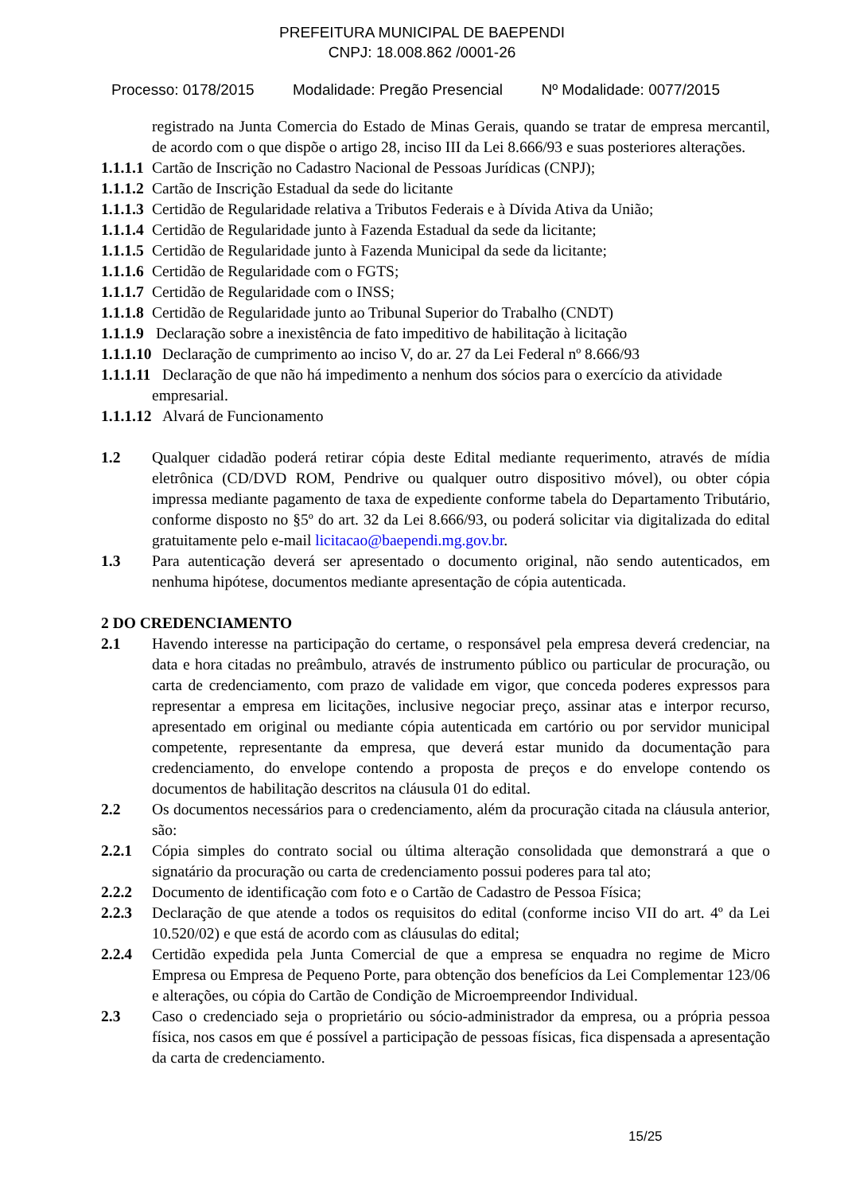PREFEITURA MUNICIPAL DE BAEPENDI
CNPJ: 18.008.862 /0001-26
Processo: 0178/2015 Modalidade: Pregão Presencial Nº Modalidade: 0077/2015
registrado na Junta Comercia do Estado de Minas Gerais, quando se tratar de empresa mercantil, de acordo com o que dispõe o artigo 28, inciso III da Lei 8.666/93 e suas posteriores alterações.
1.1.1.1 Cartão de Inscrição no Cadastro Nacional de Pessoas Jurídicas (CNPJ);
1.1.1.2 Cartão de Inscrição Estadual da sede do licitante
1.1.1.3 Certidão de Regularidade relativa a Tributos Federais e à Dívida Ativa da União;
1.1.1.4 Certidão de Regularidade junto à Fazenda Estadual da sede da licitante;
1.1.1.5 Certidão de Regularidade junto à Fazenda Municipal da sede da licitante;
1.1.1.6 Certidão de Regularidade com o FGTS;
1.1.1.7 Certidão de Regularidade com o INSS;
1.1.1.8 Certidão de Regularidade junto ao Tribunal Superior do Trabalho (CNDT)
1.1.1.9 Declaração sobre a inexistência de fato impeditivo de habilitação à licitação
1.1.1.10 Declaração de cumprimento ao inciso V, do ar. 27 da Lei Federal nº 8.666/93
1.1.1.11 Declaração de que não há impedimento a nenhum dos sócios para o exercício da atividade
empresarial.
1.1.1.12 Alvará de Funcionamento
1.2 Qualquer cidadão poderá retirar cópia deste Edital mediante requerimento, através de mídia eletrônica (CD/DVD ROM, Pendrive ou qualquer outro dispositivo móvel), ou obter cópia impressa mediante pagamento de taxa de expediente conforme tabela do Departamento Tributário, conforme disposto no §5º do art. 32 da Lei 8.666/93, ou poderá solicitar via digitalizada do edital gratuitamente pelo e-mail licitacao@baependi.mg.gov.br.
1.3 Para autenticação deverá ser apresentado o documento original, não sendo autenticados, em nenhuma hipótese, documentos mediante apresentação de cópia autenticada.
2 DO CREDENCIAMENTO
2.1 Havendo interesse na participação do certame, o responsável pela empresa deverá credenciar, na data e hora citadas no preâmbulo, através de instrumento público ou particular de procuração, ou carta de credenciamento, com prazo de validade em vigor, que conceda poderes expressos para representar a empresa em licitações, inclusive negociar preço, assinar atas e interpor recurso, apresentado em original ou mediante cópia autenticada em cartório ou por servidor municipal competente, representante da empresa, que deverá estar munido da documentação para credenciamento, do envelope contendo a proposta de preços e do envelope contendo os documentos de habilitação descritos na cláusula 01 do edital.
2.2 Os documentos necessários para o credenciamento, além da procuração citada na cláusula anterior, são:
2.2.1 Cópia simples do contrato social ou última alteração consolidada que demonstrará a que o signatário da procuração ou carta de credenciamento possui poderes para tal ato;
2.2.2 Documento de identificação com foto e o Cartão de Cadastro de Pessoa Física;
2.2.3 Declaração de que atende a todos os requisitos do edital (conforme inciso VII do art. 4º da Lei 10.520/02) e que está de acordo com as cláusulas do edital;
2.2.4 Certidão expedida pela Junta Comercial de que a empresa se enquadra no regime de Micro Empresa ou Empresa de Pequeno Porte, para obtenção dos benefícios da Lei Complementar 123/06 e alterações, ou cópia do Cartão de Condição de Microempreendor Individual.
2.3 Caso o credenciado seja o proprietário ou sócio-administrador da empresa, ou a própria pessoa física, nos casos em que é possível a participação de pessoas físicas, fica dispensada a apresentação da carta de credenciamento.
15/25